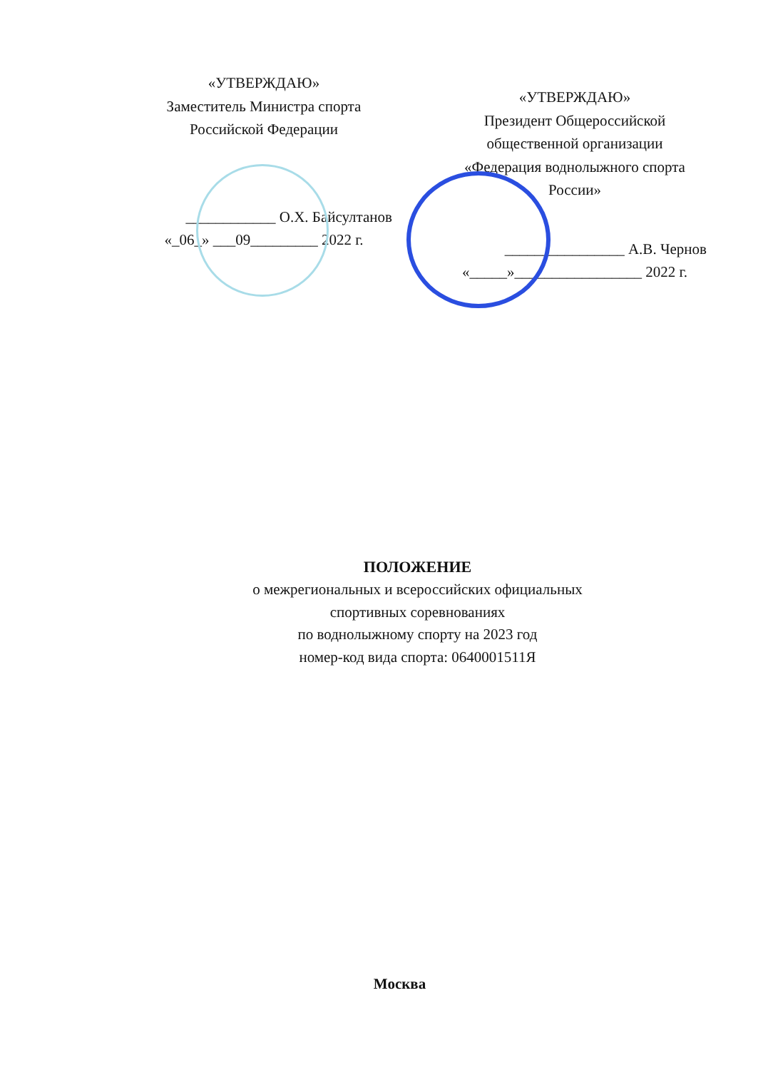«УТВЕРЖДАЮ»
Заместитель Министра спорта
Российской Федерации
____________ О.Х. Байсултанов
«_06_» ___09_________ 2022 г.
«УТВЕРЖДАЮ»
Президент Общероссийской
общественной организации
«Федерация воднолыжного спорта
России»
________________ А.В. Чернов
«_____»_________________ 2022 г.
ПОЛОЖЕНИЕ
о межрегиональных и всероссийских официальных
спортивных соревнованиях
по воднолыжному спорту на 2023 год
номер-код вида спорта: 0640001511Я
Москва